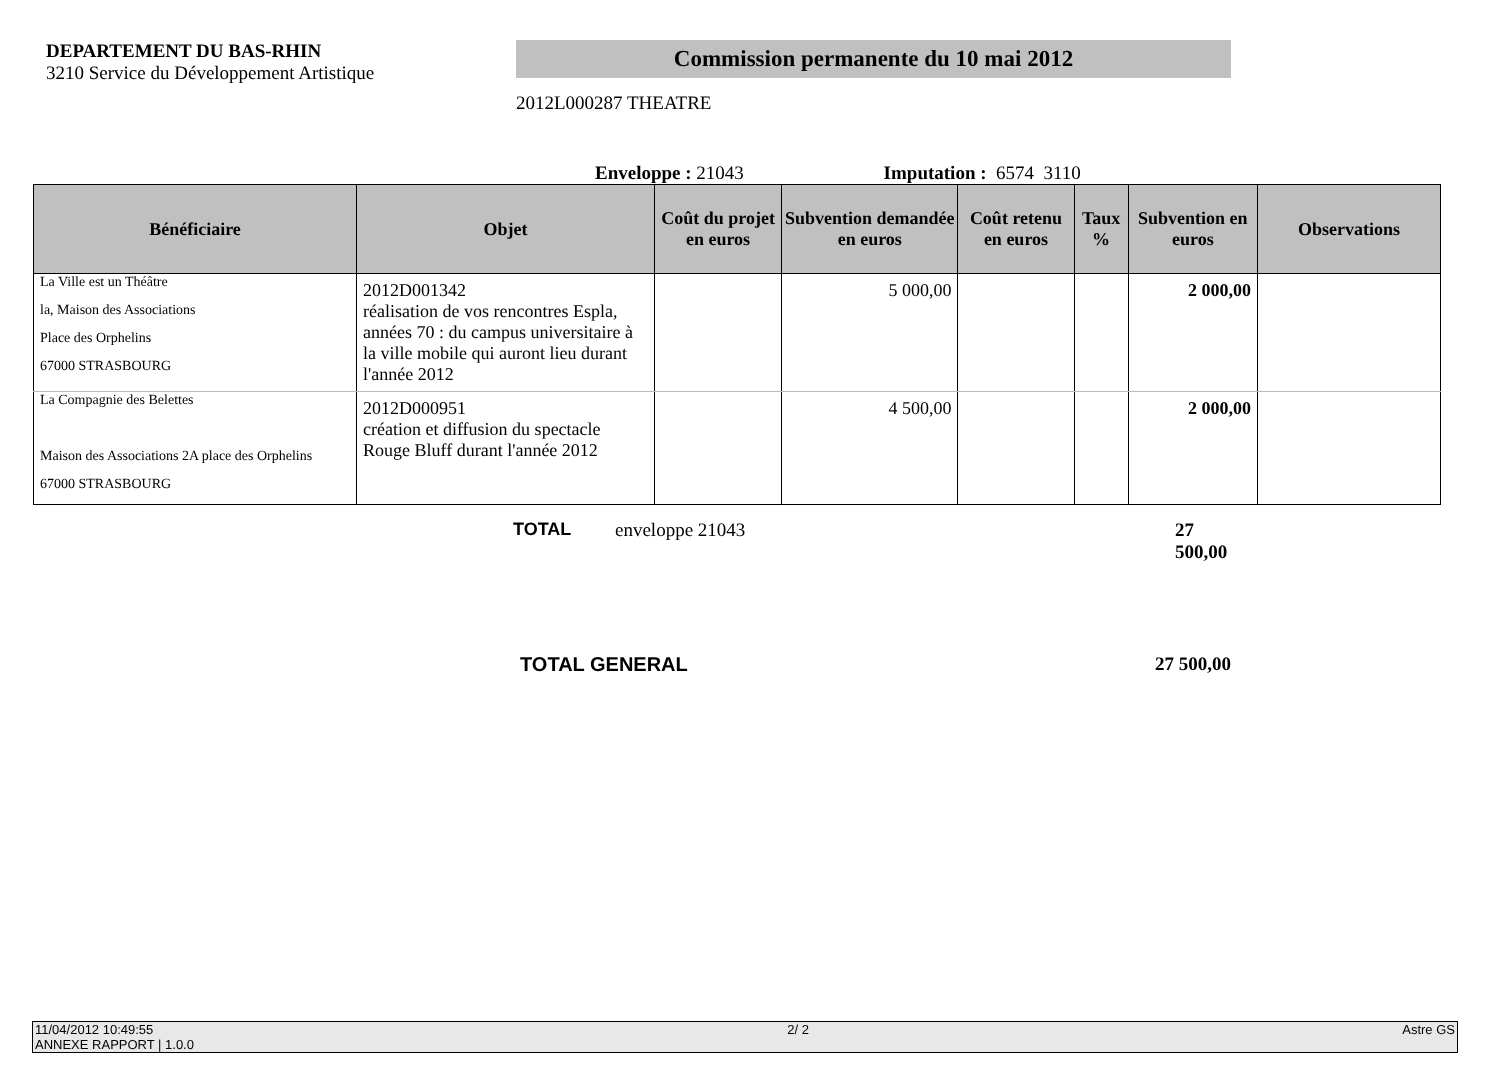DEPARTEMENT DU BAS-RHIN
3210 Service du Développement Artistique
Commission permanente du 10 mai 2012
2012L000287 THEATRE
Enveloppe : 21043 Imputation : 6574 3110
| Bénéficiaire | Objet | Coût du projet en euros | Subvention demandée en euros | Coût retenu en euros | Taux % | Subvention en euros | Observations |
| --- | --- | --- | --- | --- | --- | --- | --- |
| La Ville est un Théâtre la, Maison des Associations Place des Orphelins 67000 STRASBOURG | 2012D001342 réalisation de vos rencontres Espla, années 70 : du campus universitaire à la ville mobile qui auront lieu durant l'année 2012 | | 5 000,00 | | | 2 000,00 | |
| La Compagnie des Belettes Maison des Associations 2A place des Orphelins 67000 STRASBOURG | 2012D000951 création et diffusion du spectacle Rouge Bluff durant l'année 2012 | | 4 500,00 | | | 2 000,00 | |
TOTAL enveloppe 21043 27 500,00
TOTAL GENERAL 27 500,00
11/04/2012 10:49:55
ANNEXE RAPPORT | 1.0.0 2/ 2 Astre GS